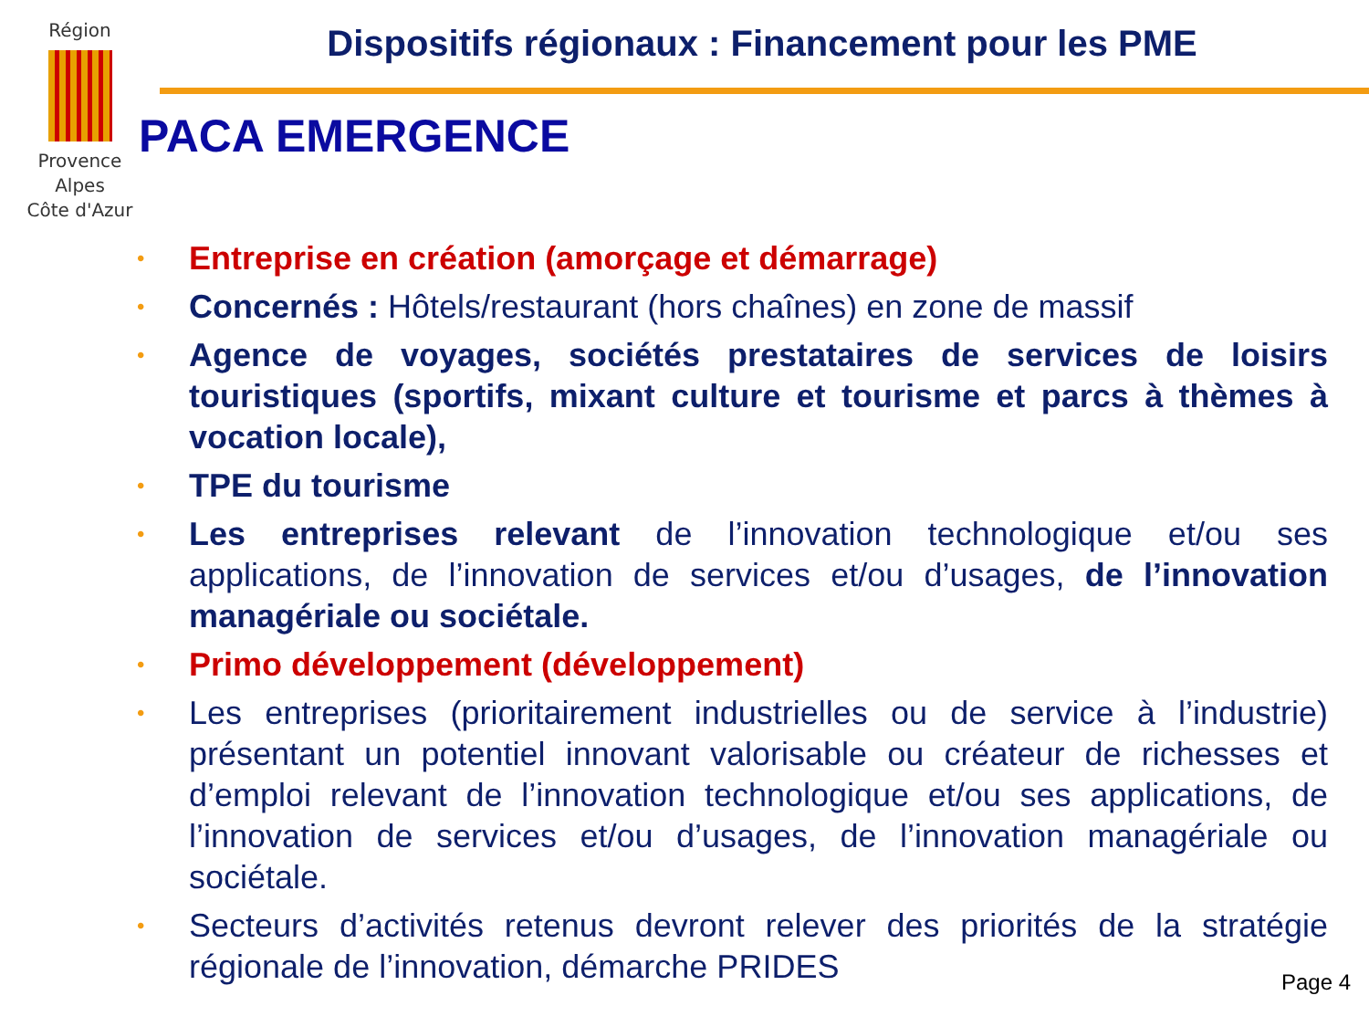Région
Provence
Alpes
Côte d'Azur
Dispositifs régionaux : Financement pour les PME
PACA EMERGENCE
•
Entreprise en création (amorçage et démarrage)
•
Concernés : Hôtels/restaurant (hors chaînes) en zone de massif
•
Agence de voyages, sociétés prestataires de services de loisirs touristiques (sportifs, mixant culture et tourisme et parcs à thèmes à vocation locale),
•
TPE du tourisme
•
Les entreprises relevant de l’innovation technologique et/ou ses applications, de l’innovation de services et/ou d’usages, de l’innovation managériale ou sociétale.
•
Primo développement (développement)
•
Les entreprises (prioritairement industrielles ou de service à l’industrie) présentant un potentiel innovant valorisable ou créateur de richesses et d’emploi relevant de l’innovation technologique et/ou ses applications, de l’innovation de services et/ou d’usages, de l’innovation managériale ou sociétale.
•
Secteurs d’activités retenus devront relever des priorités de la stratégie régionale de l’innovation, démarche PRIDES
Page 4